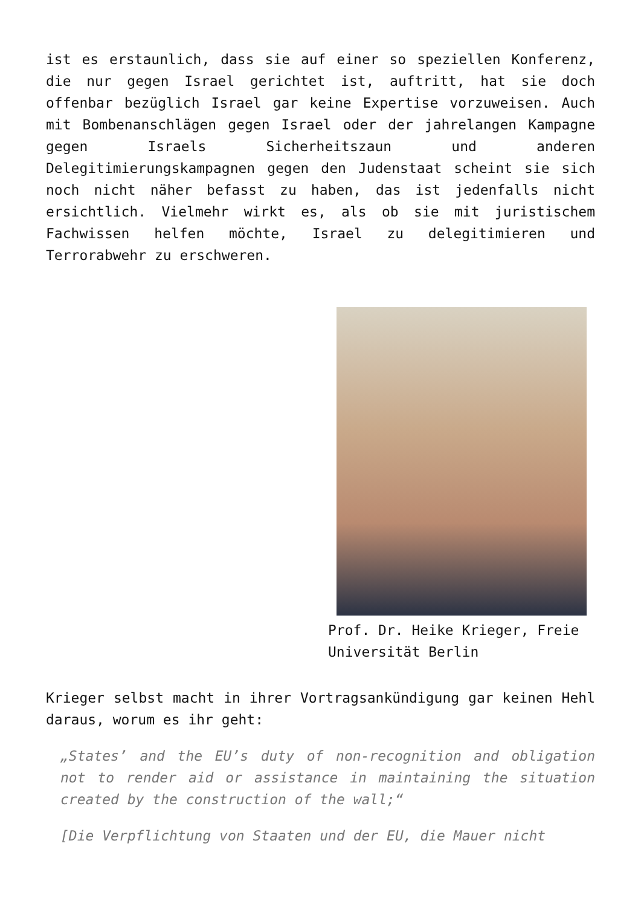ist es erstaunlich, dass sie auf einer so speziellen Konferenz, die nur gegen Israel gerichtet ist, auftritt, hat sie doch offenbar bezüglich Israel gar keine Expertise vorzuweisen. Auch mit Bombenanschlägen gegen Israel oder der jahrelangen Kampagne gegen Israels Sicherheitszaun und anderen Delegitimierungskampagnen gegen den Judenstaat scheint sie sich noch nicht näher befasst zu haben, das ist jedenfalls nicht ersichtlich. Vielmehr wirkt es, als ob sie mit juristischem Fachwissen helfen möchte, Israel zu delegitimieren und Terrorabwehr zu erschweren.
Prof. Dr. Heike Krieger, Freie Universität Berlin
Krieger selbst macht in ihrer Vortragsankündigung gar keinen Hehl daraus, worum es ihr geht:
„States’ and the EU’s duty of non-recognition and obligation not to render aid or assistance in maintaining the situation created by the construction of the wall;“
[Die Verpflichtung von Staaten und der EU, die Mauer nicht